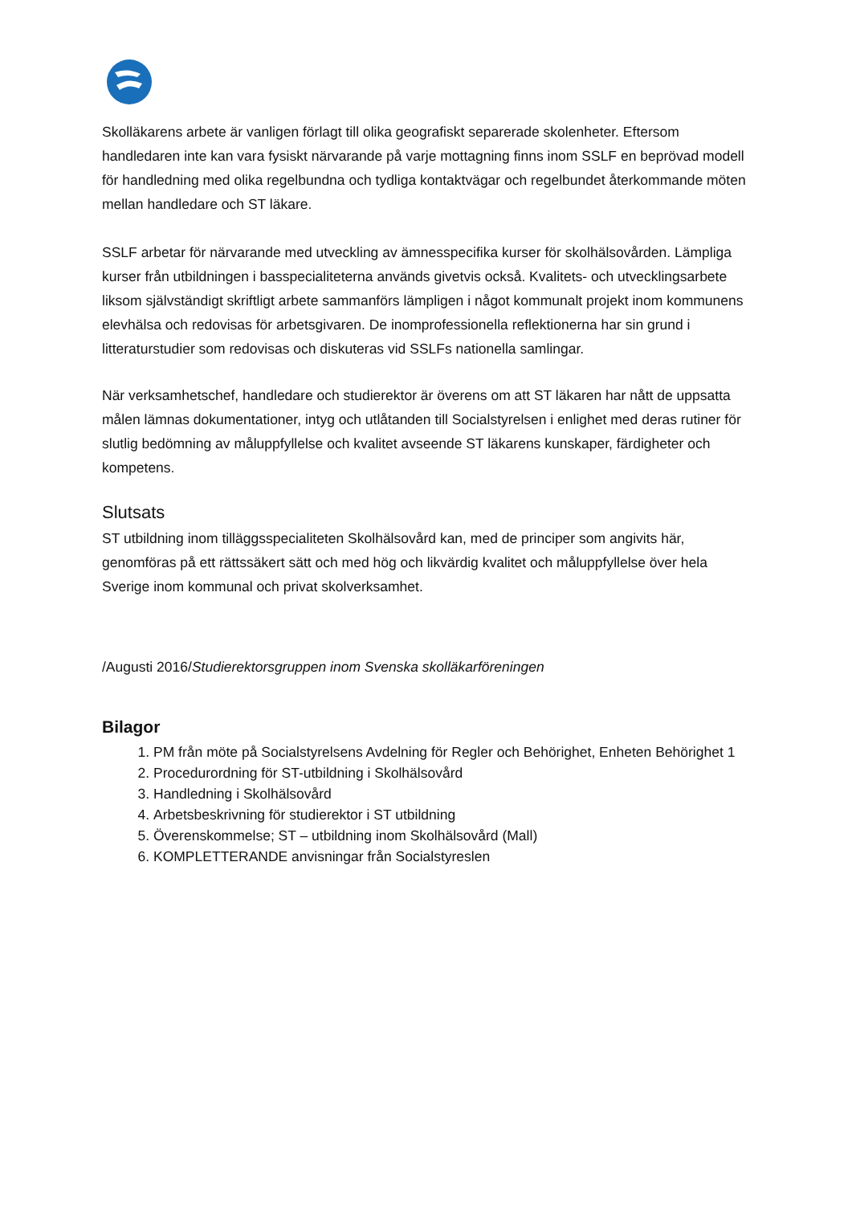Skolläkarens arbete är vanligen förlagt till olika geografiskt separerade skolenheter. Eftersom handledaren inte kan vara fysiskt närvarande på varje mottagning finns inom SSLF en beprövad modell för handledning med olika regelbundna och tydliga kontaktvägar och regelbundet återkommande möten mellan handledare och ST läkare.
SSLF arbetar för närvarande med utveckling av ämnesspecifika kurser för skolhälsovården. Lämpliga kurser från utbildningen i basspecialiteterna används givetvis också. Kvalitets- och utvecklingsarbete liksom självständigt skriftligt arbete sammanförs lämpligen i något kommunalt projekt inom kommunens elevhälsa och redovisas för arbetsgivaren. De inomprofessionella reflektionerna har sin grund i litteraturstudier som redovisas och diskuteras vid SSLFs nationella samlingar.
När verksamhetschef, handledare och studierektor är överens om att ST läkaren har nått de uppsatta målen lämnas dokumentationer, intyg och utlåtanden till Socialstyrelsen i enlighet med deras rutiner för slutlig bedömning av måluppfyllelse och kvalitet avseende ST läkarens kunskaper, färdigheter och kompetens.
Slutsats
ST utbildning inom tilläggsspecialiteten Skolhälsovård kan, med de principer som angivits här, genomföras på ett rättssäkert sätt och med hög och likvärdig kvalitet och måluppfyllelse över hela Sverige inom kommunal och privat skolverksamhet.
/Augusti 2016/Studierektorsgruppen inom Svenska skolläkarföreningen
Bilagor
1. PM från möte på Socialstyrelsens Avdelning för Regler och Behörighet, Enheten Behörighet 1
2. Procedurordning för ST-utbildning i Skolhälsovård
3. Handledning i Skolhälsovård
4. Arbetsbeskrivning för studierektor i ST utbildning
5. Överenskommelse; ST – utbildning inom Skolhälsovård (Mall)
6. KOMPLETTERANDE anvisningar från Socialstyreslen